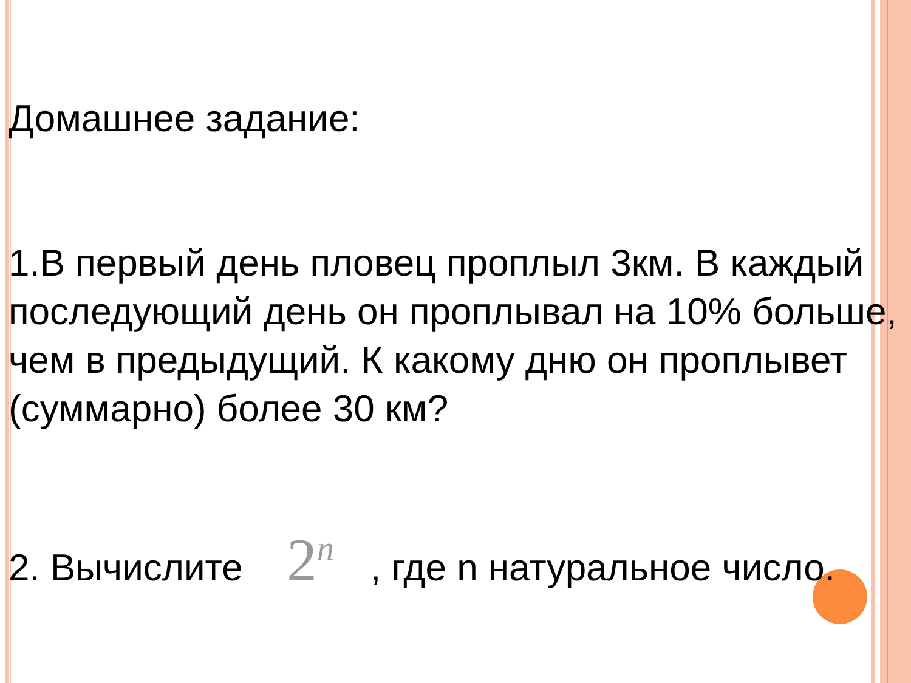Домашнее задание:
1.В первый день пловец проплыл 3км. В каждый последующий день он проплывал на 10% больше, чем в предыдущий. К какому дню он проплывет (суммарно) более 30 км?
2. Вычислите 2<sup>n</sup>, где n натуральное число.